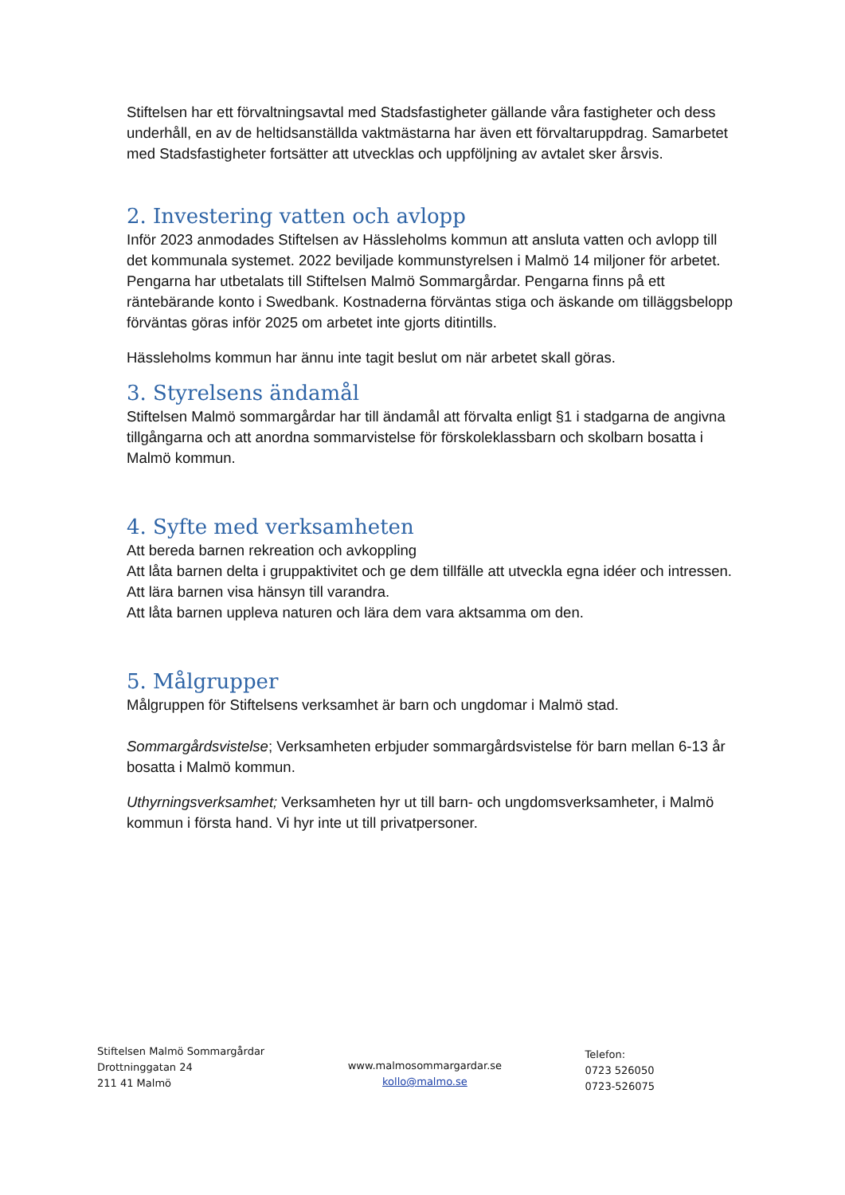Stiftelsen har ett förvaltningsavtal med Stadsfastigheter gällande våra fastigheter och dess underhåll, en av de heltidsanställda vaktmästarna har även ett förvaltaruppdrag. Samarbetet med Stadsfastigheter fortsätter att utvecklas och uppföljning av avtalet sker årsvis.
2. Investering vatten och avlopp
Inför 2023 anmodades Stiftelsen av Hässleholms kommun att ansluta vatten och avlopp till det kommunala systemet. 2022 beviljade kommunstyrelsen i Malmö 14 miljoner för arbetet. Pengarna har utbetalats till Stiftelsen Malmö Sommargårdar. Pengarna finns på ett räntebärande konto i Swedbank. Kostnaderna förväntas stiga och äskande om tilläggsbelopp förväntas göras inför 2025 om arbetet inte gjorts ditintills.
Hässleholms kommun har ännu inte tagit beslut om när arbetet skall göras.
3. Styrelsens ändamål
Stiftelsen Malmö sommargårdar har till ändamål att förvalta enligt §1 i stadgarna de angivna tillgångarna och att anordna sommarvistelse för förskoleklassbarn och skolbarn bosatta i Malmö kommun.
4. Syfte med verksamheten
Att bereda barnen rekreation och avkoppling
Att låta barnen delta i gruppaktivitet och ge dem tillfälle att utveckla egna idéer och intressen.
Att lära barnen visa hänsyn till varandra.
Att låta barnen uppleva naturen och lära dem vara aktsamma om den.
5. Målgrupper
Målgruppen för Stiftelsens verksamhet är barn och ungdomar i Malmö stad.
Sommargårdsvistelse; Verksamheten erbjuder sommargårdsvistelse för barn mellan 6-13 år bosatta i Malmö kommun.
Uthyrningsverksamhet; Verksamheten hyr ut till barn- och ungdomsverksamheter, i Malmö kommun i första hand. Vi hyr inte ut till privatpersoner.
Stiftelsen Malmö Sommargårdar
Drottninggatan 24
211 41 Malmö
www.malmosommargardar.se
kollo@malmo.se
Telefon:
0723 526050
0723-526075